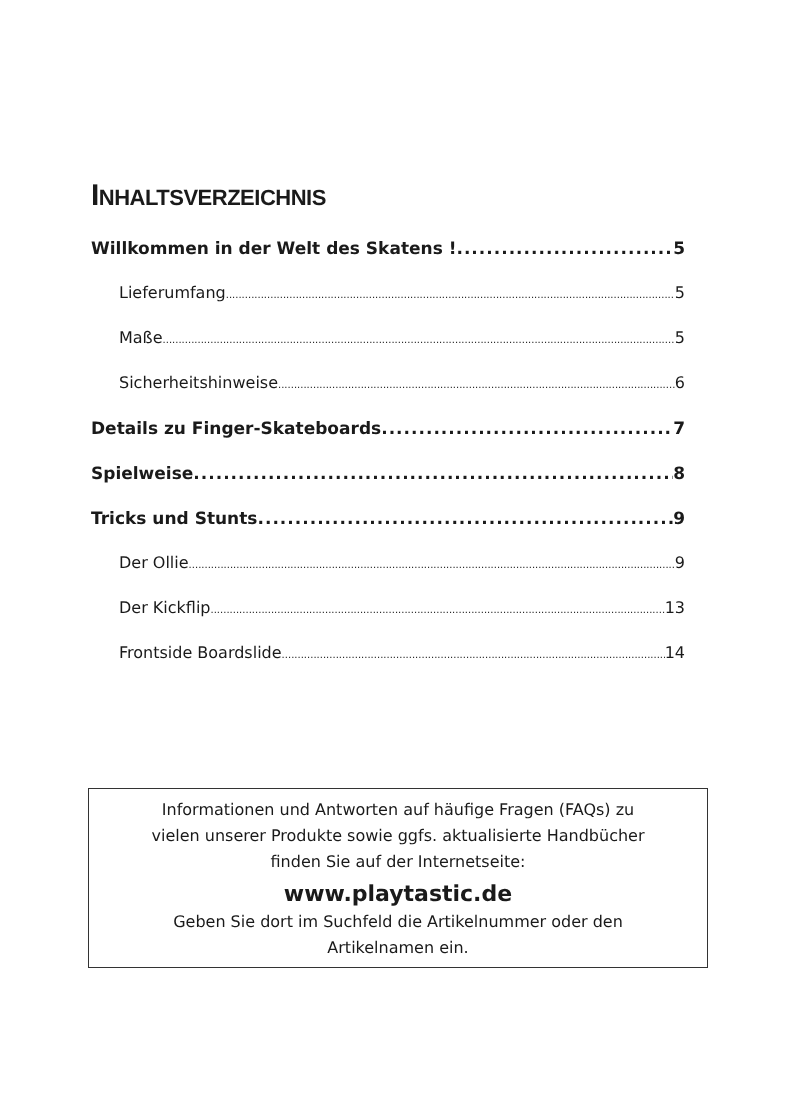INHALTSVERZEICHNIS
Willkommen in der Welt des Skatens ! 5
Lieferumfang 5
Maße 5
Sicherheitshinweise 6
Details zu Finger-Skateboards 7
Spielweise 8
Tricks und Stunts 9
Der Ollie 9
Der Kickflip 13
Frontside Boardslide 14
Informationen und Antworten auf häufige Fragen (FAQs) zu
vielen unserer Produkte sowie ggfs. aktualisierte Handbücher
finden Sie auf der Internetseite:
www.playtastic.de
Geben Sie dort im Suchfeld die Artikelnummer oder den
Artikelnamen ein.